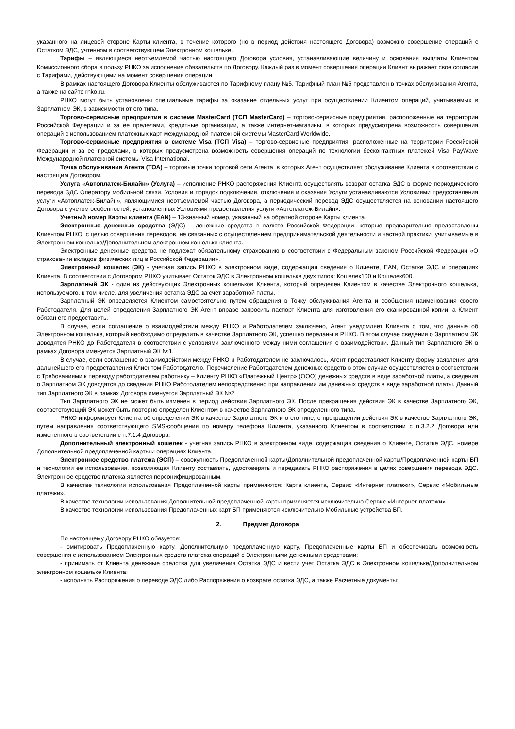указанного на лицевой стороне Карты клиента, в течение которого (но в период действия настоящего Договора) возможно совершение операций с Остатком ЭДС, учтенном в соответствующем Электронном кошельке.
Тарифы – являющиеся неотъемлемой частью настоящего Договора условия, устанавливающие величину и основания выплаты Клиентом Комиссионного сбора в пользу РНКО за исполнение обязательств по Договору. Каждый раз в момент совершения операции Клиент выражает свое согласие с Тарифами, действующими на момент совершения операции.
В рамках настоящего Договора Клиенты обслуживаются по Тарифному плану №5. Тарифный план №5 представлен в точках обслуживания Агента, а также на сайте rnko.ru.
РНКО могут быть установлены специальные тарифы за оказание отдельных услуг при осуществлении Клиентом операций, учитываемых в Зарплатном ЭК, в зависимости от его типа.
Торгово-сервисные предприятия в системе MasterCard (ТСП MasterCard) – торгово-сервисные предприятия, расположенные на территории Российской Федерации и за ее пределами, кредитные организации, а также интернет-магазины, в которых предусмотрена возможность совершения операций с использованием платежных карт международной платежной системы MasterCard Worldwide.
Торгово-сервисные предприятия в системе Visa (ТСП Visa) – торгово-сервисные предприятия, расположенные на территории Российской Федерации и за ее пределами, в которых предусмотрена возможность совершения операций по технологии бесконтактных платежей Visa PayWave Международной платежной системы Visa International.
Точка обслуживания Агента (ТОА) – торговые точки торговой сети Агента, в которых Агент осуществляет обслуживание Клиента в соответствии с настоящим Договором.
Услуга «Автоплатеж-Билайн» (Услуга) – исполнение РНКО распоряжения Клиента осуществлять возврат остатка ЭДС в форме периодического перевода ЭДС Оператору мобильной связи. Условия и порядок подключения, отключения и оказания Услуги устанавливаются Условиями предоставления услуги «Автоплатеж-Билайн», являющимися неотъемлемой частью Договора, а периодический перевод ЭДС осуществляется на основании настоящего Договора с учетом особенностей, установленных Условиями предоставления услуги «Автоплатеж-Билайн».
Учетный номер Карты клиента (EAN) – 13-значный номер, указанный на обратной стороне Карты клиента.
Электронные денежные средства (ЭДС) – денежные средства в валюте Российской Федерации, которые предварительно предоставлены Клиентом РНКО, с целью совершения переводов, не связанных с осуществлением предпринимательской деятельности и частной практики, учитываемые в Электронном кошельке/Дополнительном электронном кошельке клиента.
Электронные денежные средства не подлежат обязательному страхованию в соответствии с Федеральным законом Российской Федерации «О страховании вкладов физических лиц в Российской Федерации».
Электронный кошелек (ЭК) - учетная запись РНКО в электронном виде, содержащая сведения о Клиенте, EAN, Остатке ЭДС и операциях Клиента. В соответствии с Договором РНКО учитывает Остаток ЭДС в Электронном кошельке двух типов: Кошелек100 и Кошелек600.
Зарплатный ЭК - один из действующих Электронных кошельков Клиента, который определен Клиентом в качестве Электронного кошелька, используемого, в том числе, для увеличения остатка ЭДС за счет заработной платы.
Зарплатный ЭК определяется Клиентом самостоятельно путем обращения в Точку обслуживания Агента и сообщения наименования своего Работодателя. Для целей определения Зарплатного ЭК Агент вправе запросить паспорт Клиента для изготовления его сканированной копии, а Клиент обязан его предоставить.
В случае, если соглашение о взаимодействии между РНКО и Работодателем заключено, Агент уведомляет Клиента о том, что данные об Электронном кошельке, который необходимо определить в качестве Зарплатного ЭК, успешно переданы в РНКО. В этом случае сведения о Зарплатном ЭК доводятся РНКО до Работодателя в соответствии с условиями заключенного между ними соглашения о взаимодействии. Данный тип Зарплатного ЭК в рамках Договора именуется Зарплатный ЭК №1.
В случае, если соглашение о взаимодействии между РНКО и Работодателем не заключалось, Агент предоставляет Клиенту форму заявления для дальнейшего его предоставления Клиентом Работодателю. Перечисление Работодателем денежных средств в этом случае осуществляется в соответствии с Требованиями к переводу работодателем работнику – Клиенту РНКО «Платежный Центр» (ООО) денежных средств в виде заработной платы, а сведения о Зарплатном ЭК доводятся до сведения РНКО Работодателем непосредственно при направлении им денежных средств в виде заработной платы. Данный тип Зарплатного ЭК в рамках Договора именуется Зарплатный ЭК №2.
Тип Зарплатного ЭК не может быть изменен в период действия Зарплатного ЭК. После прекращения действия ЭК в качестве Зарплатного ЭК, соответствующий ЭК может быть повторно определен Клиентом в качестве Зарплатного ЭК определенного типа.
РНКО информирует Клиента об определении ЭК в качестве Зарплатного ЭК и о его типе, о прекращении действия ЭК в качестве Зарплатного ЭК, путем направления соответствующего SMS-сообщения по номеру телефона Клиента, указанного Клиентом в соответствии с п.3.2.2 Договора или измененного в соответствии с п.7.1.4 Договора.
Дополнительный электронный кошелек - учетная запись РНКО в электронном виде, содержащая сведения о Клиенте, Остатке ЭДС, номере Дополнительной предоплаченной карты и операциях Клиента.
Электронное средство платежа (ЭСП) – совокупность Предоплаченной карты/Дополнительной предоплаченной карты/Предоплаченной карты БП и технологии ее использования, позволяющая Клиенту составлять, удостоверять и передавать РНКО распоряжения в целях совершения перевода ЭДС. Электронное средство платежа является персонифицированным.
В качестве технологии использования Предоплаченной карты применяются: Карта клиента, Сервис «Интернет платежи», Сервис «Мобильные платежи».
В качестве технологии использования Дополнительной предоплаченной карты применяется исключительно Сервис «Интернет платежи».
В качестве технологии использования Предоплаченных карт БП применяются исключительно Мобильные устройства БП.
2. Предмет Договора
По настоящему Договору РНКО обязуется:
- эмитировать Предоплаченную карту, Дополнительную предоплаченную карту, Предоплаченные карты БП и обеспечивать возможность совершения с использованием Электронных средств платежа операций с Электронными денежными средствами;
- принимать от Клиента денежные средства для увеличения Остатка ЭДС и вести учет Остатка ЭДС в Электронном кошельке/Дополнительном электронном кошельке Клиента;
- исполнять Распоряжения о переводе ЭДС либо Распоряжения о возврате остатка ЭДС, а также Расчетные документы;